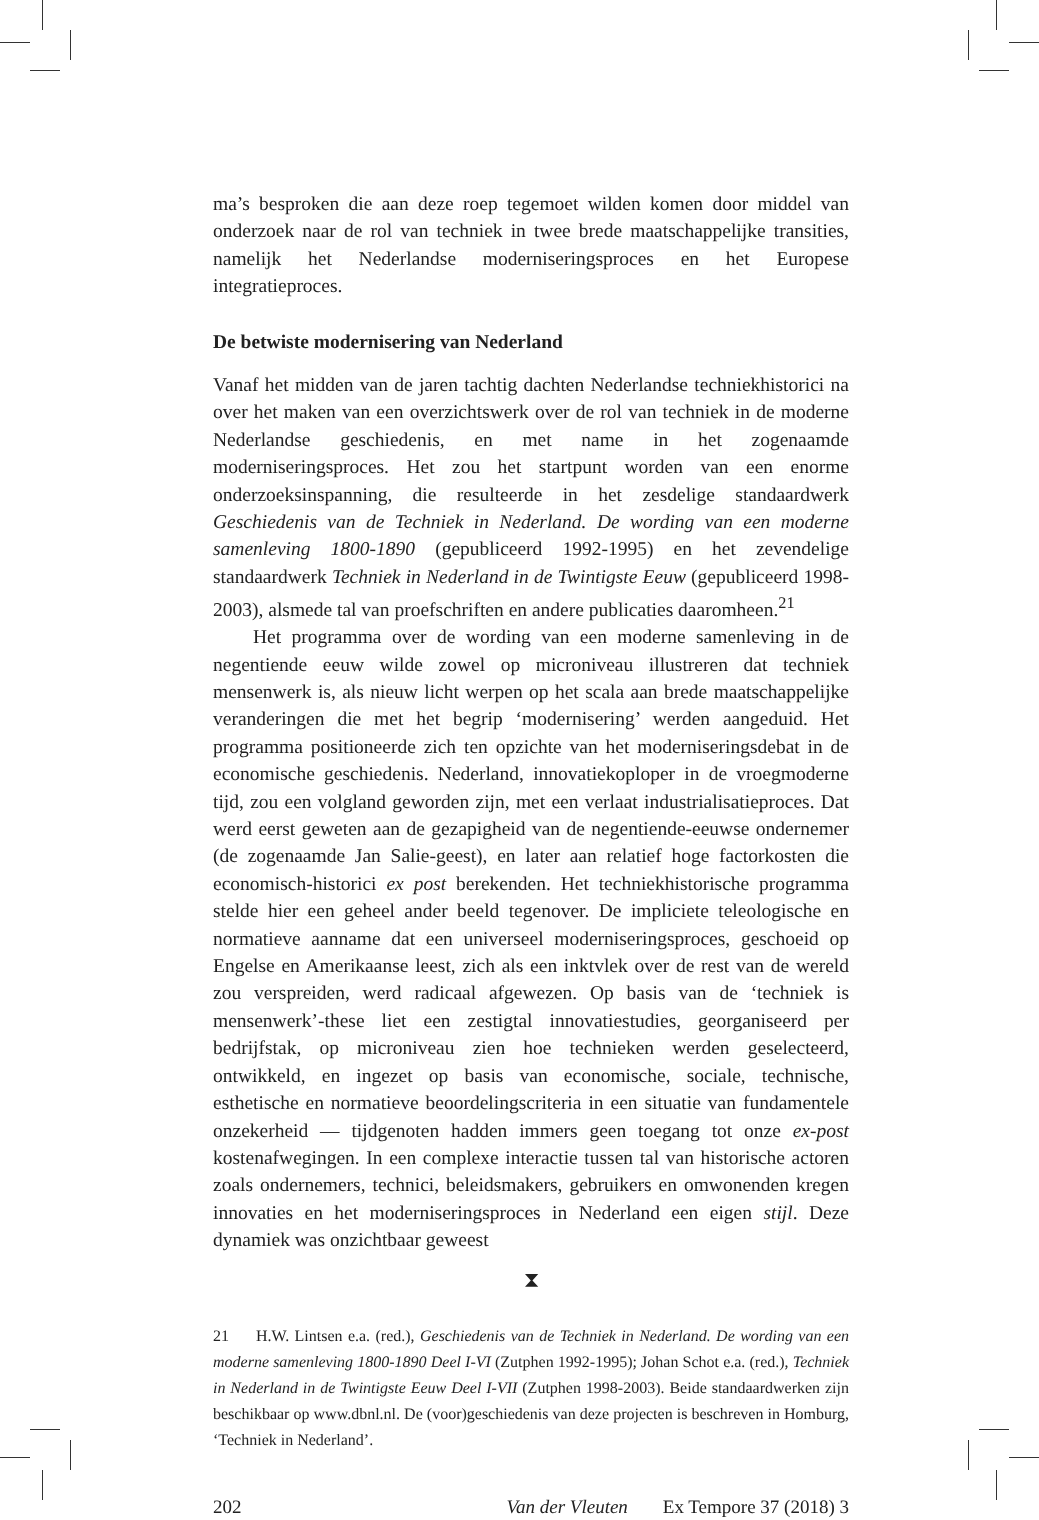ma’s besproken die aan deze roep tegemoet wilden komen door middel van onderzoek naar de rol van techniek in twee brede maatschappelijke transities, namelijk het Nederlandse moderniseringsproces en het Europese integratieproces.
De betwiste modernisering van Nederland
Vanaf het midden van de jaren tachtig dachten Nederlandse techniekhistorici na over het maken van een overzichtswerk over de rol van techniek in de moderne Nederlandse geschiedenis, en met name in het zogenaamde moderniseringsproces. Het zou het startpunt worden van een enorme onderzoeksinspanning, die resulteerde in het zesdelige standaardwerk Geschiedenis van de Techniek in Nederland. De wording van een moderne samenleving 1800-1890 (gepubliceerd 1992-1995) en het zevendelige standaardwerk Techniek in Nederland in de Twintigste Eeuw (gepubliceerd 1998-2003), alsmede tal van proefschriften en andere publicaties daaromheen.<sup>21</sup>
Het programma over de wording van een moderne samenleving in de negentiende eeuw wilde zowel op microniveau illustreren dat techniek mensenwerk is, als nieuw licht werpen op het scala aan brede maatschappelijke veranderingen die met het begrip ‘modernisering’ werden aangeduid. Het programma positioneerde zich ten opzichte van het moderniseringsdebat in de economische geschiedenis. Nederland, innovatiekoploper in de vroegmoderne tijd, zou een volgland geworden zijn, met een verlaat industrialisatieproces. Dat werd eerst geweten aan de gezapigheid van de negentiende-eeuwse ondernemer (de zogenaamde Jan Salie-geest), en later aan relatief hoge factorkosten die economisch-historici ex post berekenden. Het techniekhistorische programma stelde hier een geheel ander beeld tegenover. De impliciete teleologische en normatieve aanname dat een universeel moderniseringsproces, geschoeid op Engelse en Amerikaanse leest, zich als een inktvlek over de rest van de wereld zou verspreiden, werd radicaal afgewezen. Op basis van de ‘techniek is mensenwerk’-these liet een zestigtal innovatiestudies, georganiseerd per bedrijfstak, op microniveau zien hoe technieken werden geselecteerd, ontwikkeld, en ingezet op basis van economische, sociale, technische, esthetische en normatieve beoordelingscriteria in een situatie van fundamentele onzekerheid — tijdgenoten hadden immers geen toegang tot onze ex-post kostenafwegingen. In een complexe interactie tussen tal van historische actoren zoals ondernemers, technici, beleidsmakers, gebruikers en omwonenden kregen innovaties en het moderniseringsproces in Nederland een eigen stijl. Deze dynamiek was onzichtbaar geweest
⧗
21 H.W. Lintsen e.a. (red.), Geschiedenis van de Techniek in Nederland. De wording van een moderne samenleving 1800-1890 Deel I-VI (Zutphen 1992-1995); Johan Schot e.a. (red.), Techniek in Nederland in de Twintigste Eeuw Deel I-VII (Zutphen 1998-2003). Beide standaardwerken zijn beschikbaar op www.dbnl.nl. De (voor)geschiedenis van deze projecten is beschreven in Homburg, ‘Techniek in Nederland’.
202 Van der Vleuten Ex Tempore 37 (2018) 3